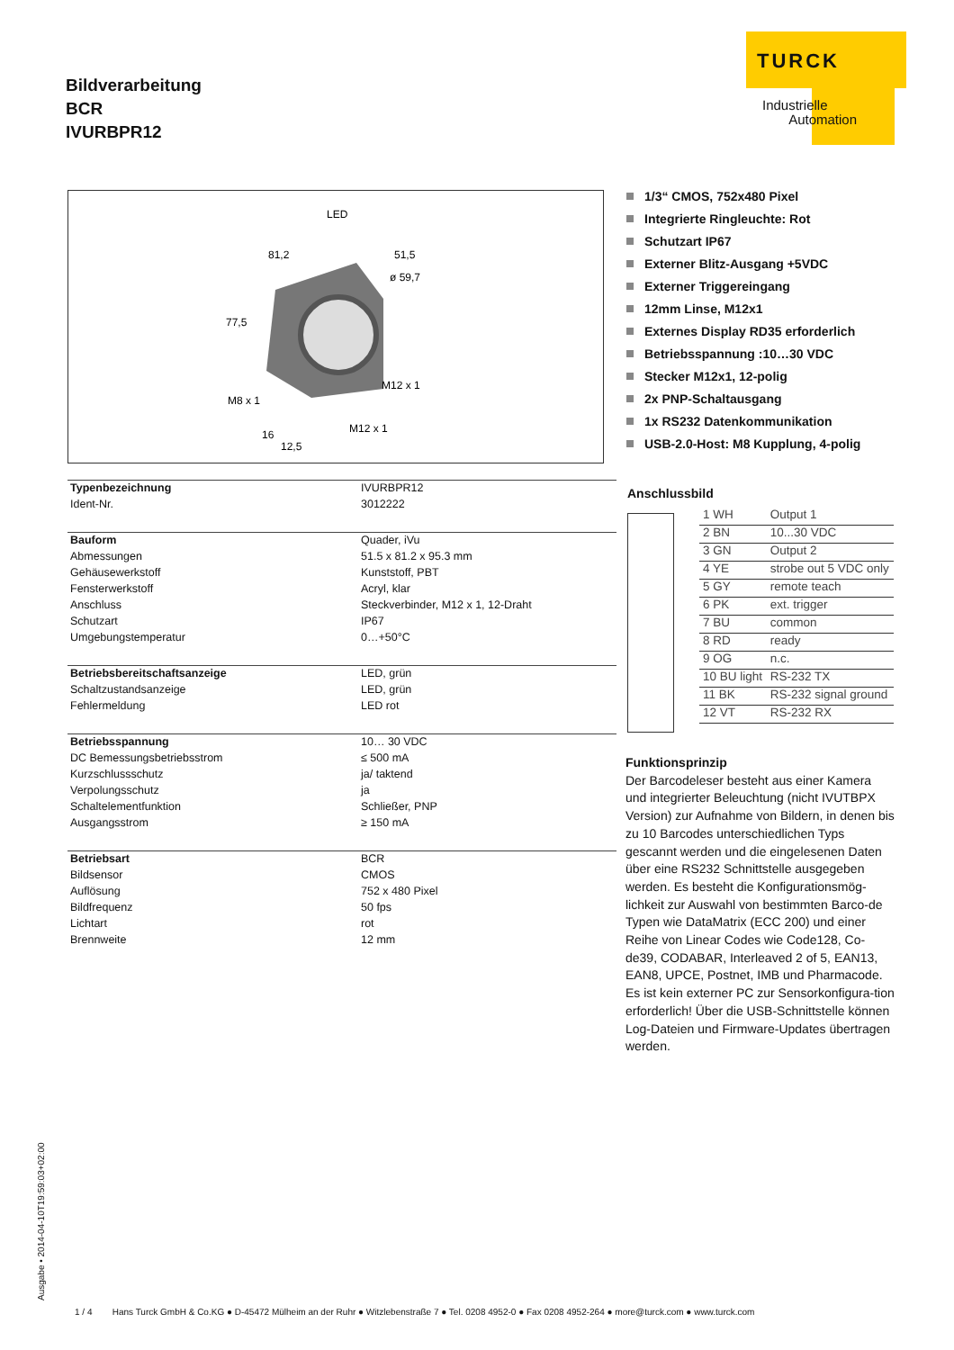Bildverarbeitung
BCR
IVURBPR12
TURCK
Industrielle
Automation
LED
81,2
51,5
ø 59,7
77,5
M12 x 1
M8 x 1
M12 x 1
16
12,5
1/3“ CMOS, 752x480 Pixel
Integrierte Ringleuchte: Rot
Schutzart IP67
Externer Blitz-Ausgang +5VDC
Externer Triggereingang
12mm Linse, M12x1
Externes Display RD35 erforderlich
Betriebsspannung :10…30 VDC
Stecker M12x1, 12-polig
2x PNP-Schaltausgang
1x RS232 Datenkommunikation
USB-2.0-Host: M8 Kupplung, 4-polig
| Typenbezeichnung | IVURBPR12 |
| Ident-Nr. | 3012222 |
| Bauform | Quader, iVu |
| Abmessungen | 51.5 x 81.2 x 95.3 mm |
| Gehäusewerkstoff | Kunststoff, PBT |
| Fensterwerkstoff | Acryl, klar |
| Anschluss | Steckverbinder, M12 x 1, 12-Draht |
| Schutzart | IP67 |
| Umgebungstemperatur | 0…+50°C |
| Betriebsbereitschaftsanzeige | LED, grün |
| Schaltzustandsanzeige | LED, grün |
| Fehlermeldung | LED rot |
| Betriebsspannung | 10… 30 VDC |
| DC Bemessungsbetriebsstrom | ≤ 500 mA |
| Kurzschlussschutz | ja/ taktend |
| Verpolungsschutz | ja |
| Schaltelementfunktion | Schließer, PNP |
| Ausgangsstrom | ≥ 150 mA |
| Betriebsart | BCR |
| Bildsensor | CMOS |
| Auflösung | 752 x 480 Pixel |
| Bildfrequenz | 50 fps |
| Lichtart | rot |
| Brennweite | 12 mm |
Anschlussbild
| 1 WH | Output 1 |
| 2 BN | 10...30 VDC |
| 3 GN | Output 2 |
| 4 YE | strobe out 5 VDC only |
| 5 GY | remote teach |
| 6 PK | ext. trigger |
| 7 BU | common |
| 8 RD | ready |
| 9 OG | n.c. |
| 10 BU light | RS-232 TX |
| 11 BK | RS-232 signal ground |
| 12 VT | RS-232 RX |
Funktionsprinzip
Der Barcodeleser besteht aus einer Kamera und integrierter Beleuchtung (nicht IVUTBPX Version) zur Aufnahme von Bildern, in denen bis zu 10 Barcodes unterschiedlichen Typs gescannt werden und die eingelesenen Daten über eine RS232 Schnittstelle ausgegeben werden. Es besteht die Konfigurationsmög-lichkeit zur Auswahl von bestimmten Barco-de Typen wie DataMatrix (ECC 200) und einer Reihe von Linear Codes wie Code128, Co-de39, CODABAR, Interleaved 2 of 5, EAN13, EAN8, UPCE, Postnet, IMB und Pharmacode.
Es ist kein externer PC zur Sensorkonfigura-tion erforderlich! Über die USB-Schnittstelle können Log-Dateien und Firmware-Updates übertragen werden.
Ausgabe • 2014-04-10T19:59:03+02:00
1 / 4 Hans Turck GmbH & Co.KG ● D-45472 Mülheim an der Ruhr ● Witzlebenstraße 7 ● Tel. 0208 4952-0 ● Fax 0208 4952-264 ● more@turck.com ● www.turck.com